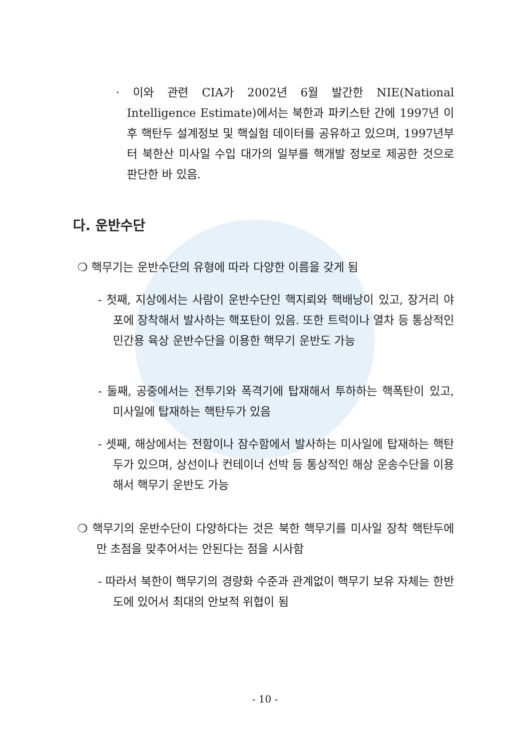· 이와 관련 CIA가 2002년 6월 발간한 NIE(National Intelligence Estimate)에서는 북한과 파키스탄 간에 1997년 이후 핵탄두 설계정보 및 핵실험 데이터를 공유하고 있으며, 1997년부터 북한산 미사일 수입 대가의 일부를 핵개발 정보로 제공한 것으로 판단한 바 있음.
다. 운반수단
❍ 핵무기는 운반수단의 유형에 따라 다양한 이름을 갖게 됨
- 첫째, 지상에서는 사람이 운반수단인 핵지뢰와 핵배낭이 있고, 장거리 야포에 장착해서 발사하는 핵포탄이 있음. 또한 트럭이나 열차 등 통상적인 민간용 육상 운반수단을 이용한 핵무기 운반도 가능
- 둘째, 공중에서는 전투기와 폭격기에 탑재해서 투하하는 핵폭탄이 있고, 미사일에 탑재하는 핵탄두가 있음
- 셋째, 해상에서는 전함이나 잠수함에서 발사하는 미사일에 탑재하는 핵탄두가 있으며, 상선이나 컨테이너 선박 등 통상적인 해상 운송수단을 이용해서 핵무기 운반도 가능
❍ 핵무기의 운반수단이 다양하다는 것은 북한 핵무기를 미사일 장착 핵탄두에만 초점을 맞추어서는 안된다는 점을 시사함
- 따라서 북한이 핵무기의 경량화 수준과 관계없이 핵무기 보유 자체는 한반도에 있어서 최대의 안보적 위협이 됨
- 10 -